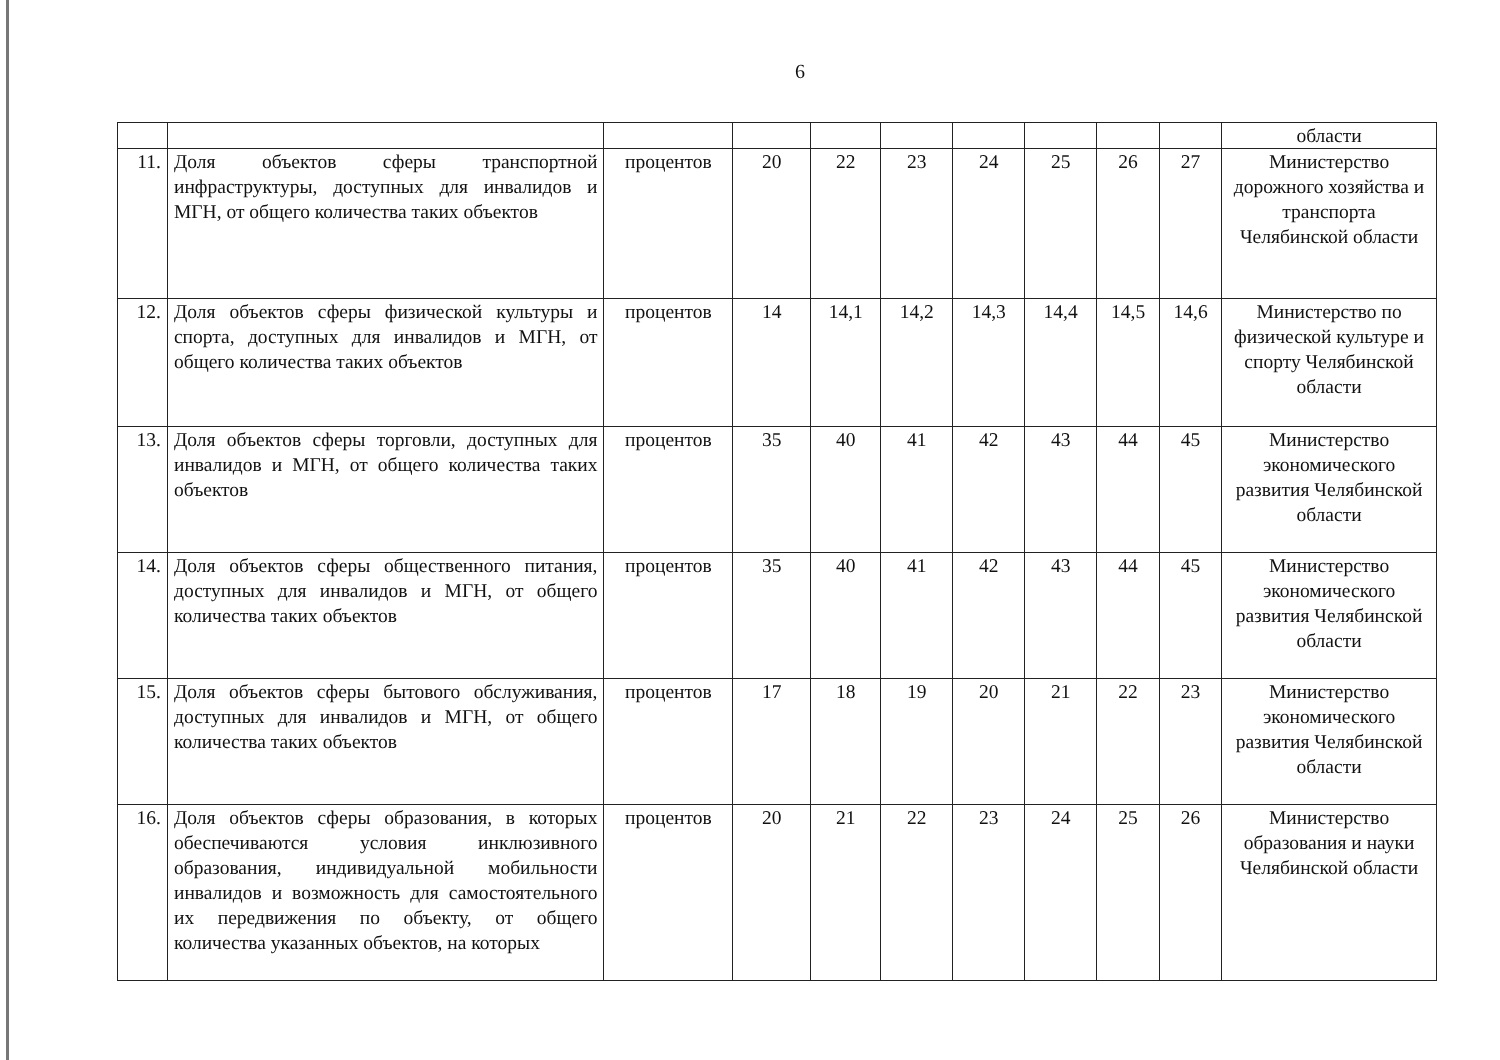6
| | | | | | | | | | | области |
| 11. | Доля объектов сферы транспортной инфраструктуры, доступных для инвалидов и МГН, от общего количества таких объектов | процентов | 20 | 22 | 23 | 24 | 25 | 26 | 27 | Министерство дорожного хозяйства и транспорта Челябинской области |
| 12. | Доля объектов сферы физической культуры и спорта, доступных для инвалидов и МГН, от общего количества таких объектов | процентов | 14 | 14,1 | 14,2 | 14,3 | 14,4 | 14,5 | 14,6 | Министерство по физической культуре и спорту Челябинской области |
| 13. | Доля объектов сферы торговли, доступных для инвалидов и МГН, от общего количества таких объектов | процентов | 35 | 40 | 41 | 42 | 43 | 44 | 45 | Министерство экономического развития Челябинской области |
| 14. | Доля объектов сферы общественного питания, доступных для инвалидов и МГН, от общего количества таких объектов | процентов | 35 | 40 | 41 | 42 | 43 | 44 | 45 | Министерство экономического развития Челябинской области |
| 15. | Доля объектов сферы бытового обслуживания, доступных для инвалидов и МГН, от общего количества таких объектов | процентов | 17 | 18 | 19 | 20 | 21 | 22 | 23 | Министерство экономического развития Челябинской области |
| 16. | Доля объектов сферы образования, в которых обеспечиваются условия инклюзивного образования, индивидуальной мобильности инвалидов и возможность для самостоятельного их передвижения по объекту, от общего количества указанных объектов, на которых | процентов | 20 | 21 | 22 | 23 | 24 | 25 | 26 | Министерство образования и науки Челябинской области |